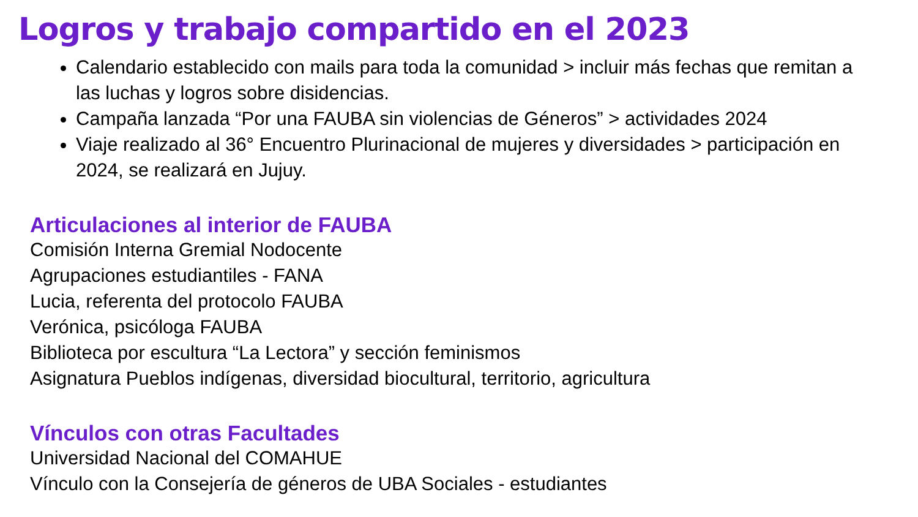Logros y trabajo compartido en el 2023
Calendario establecido con mails para toda la comunidad > incluir más fechas que remitan a las luchas y logros sobre disidencias.
Campaña lanzada “Por una FAUBA sin violencias de Géneros” > actividades 2024
Viaje realizado al 36° Encuentro Plurinacional de mujeres y diversidades > participación en 2024, se realizará en Jujuy.
Articulaciones al interior de FAUBA
Comisión Interna Gremial Nodocente
Agrupaciones estudiantiles - FANA
Lucia, referenta del protocolo FAUBA
Verónica, psicóloga FAUBA
Biblioteca por escultura “La Lectora” y sección feminismos
Asignatura Pueblos indígenas, diversidad biocultural, territorio, agricultura
Vínculos con otras Facultades
Universidad Nacional del COMAHUE
Vínculo con la Consejería de géneros de UBA Sociales - estudiantes